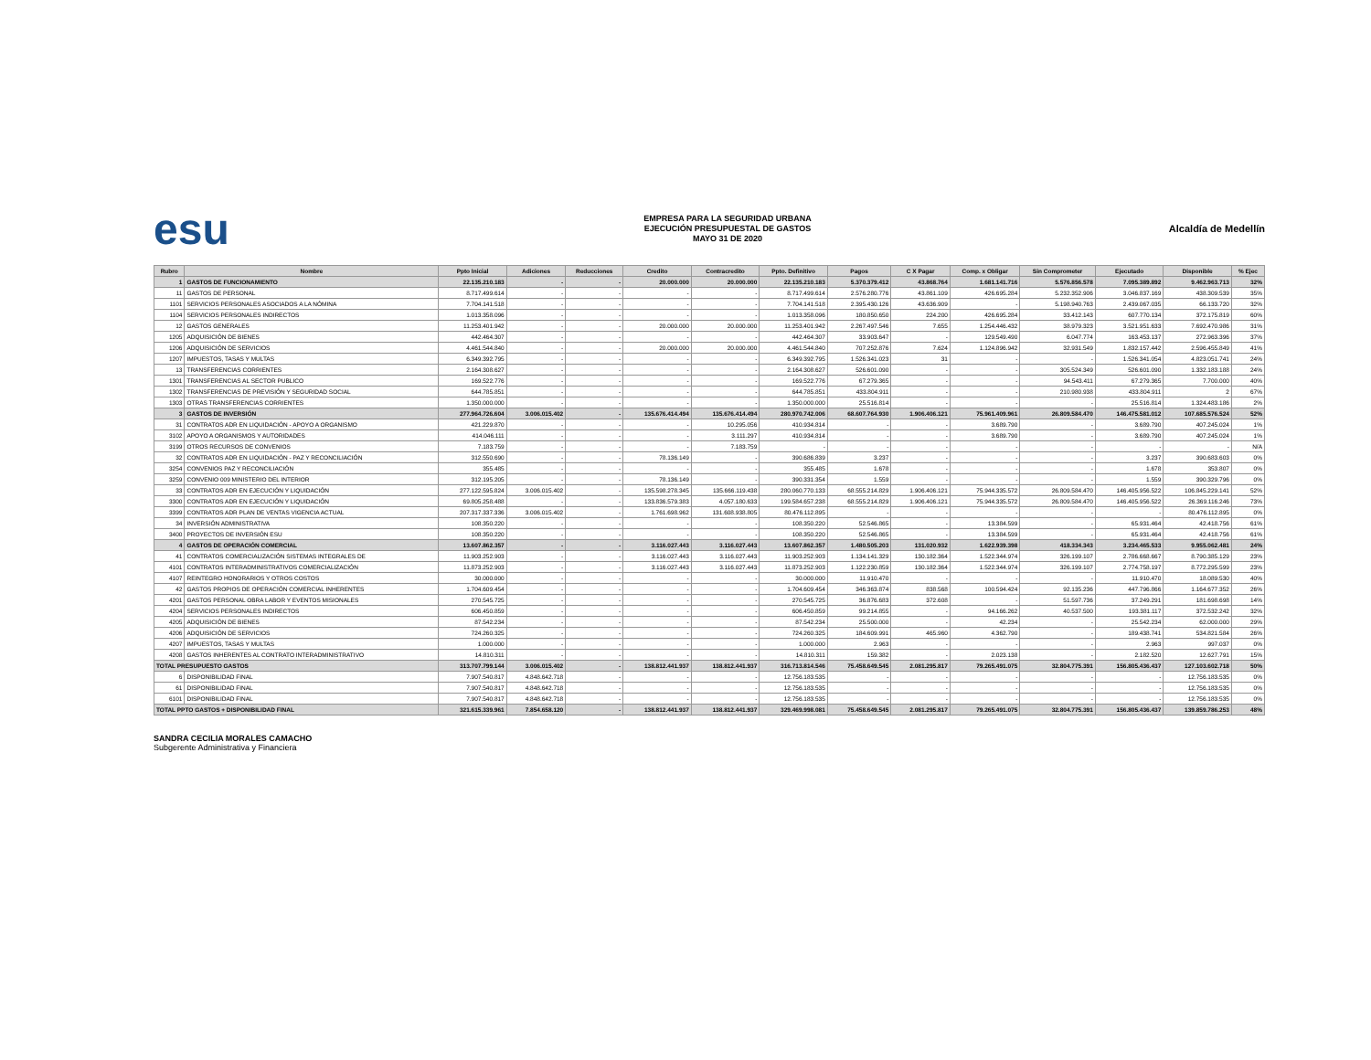esu
EMPRESA PARA LA SEGURIDAD URBANA
EJECUCIÓN PRESUPUESTAL DE GASTOS
MAYO 31 DE 2020
Alcaldía de Medellín
| Rubro | Nombre | Ppto Inicial | Adiciones | Reducciones | Credito | Contracredito | Ppto. Definitivo | Pagos | C X Pagar | Comp. x Obligar | Sin Comprometer | Ejecutado | Disponible | % Ejec |
| --- | --- | --- | --- | --- | --- | --- | --- | --- | --- | --- | --- | --- | --- | --- |
| 1 | GASTOS DE FUNCIONAMIENTO | 22.135.210.183 | - | - | 20.000.000 | 20.000.000 | 22.135.210.183 | 5.370.379.412 | 43.868.764 | 1.681.141.716 | 5.576.856.578 | 7.095.389.892 | 9.462.963.713 | 32% |
| 11 | GASTOS DE PERSONAL | 8.717.499.614 | - | - | - | - | 8.717.499.614 | 2.576.280.776 | 43.861.109 | 426.695.284 | 5.232.352.906 | 3.046.837.169 | 438.309.539 | 35% |
| 1101 | SERVICIOS PERSONALES ASOCIADOS A LA NÓMINA | 7.704.141.518 | - | - | - | - | 7.704.141.518 | 2.395.430.126 | 43.636.909 | - | 5.198.940.763 | 2.439.067.035 | 66.133.720 | 32% |
| 1104 | SERVICIOS PERSONALES INDIRECTOS | 1.013.358.096 | - | - | - | - | 1.013.358.096 | 180.850.650 | 224.200 | 426.695.284 | 33.412.143 | 607.770.134 | 372.175.819 | 60% |
| 12 | GASTOS GENERALES | 11.253.401.942 | - | - | 20.000.000 | 20.000.000 | 11.253.401.942 | 2.267.497.546 | 7.655 | 1.254.446.432 | 38.979.323 | 3.521.951.633 | 7.692.470.986 | 31% |
| 1205 | ADQUISICIÓN DE BIENES | 442.464.307 | - | - | - | - | 442.464.307 | 33.903.647 | - | 129.549.490 | 6.047.774 | 163.453.137 | 272.963.396 | 37% |
| 1206 | ADQUISICIÓN DE SERVICIOS | 4.461.544.840 | - | - | 20.000.000 | 20.000.000 | 4.461.544.840 | 707.252.876 | 7.624 | 1.124.896.942 | 32.931.549 | 1.832.157.442 | 2.596.455.849 | 41% |
| 1207 | IMPUESTOS, TASAS Y MULTAS | 6.349.392.795 | - | - | - | - | 6.349.392.795 | 1.526.341.023 | 31 | - | - | 1.526.341.054 | 4.823.051.741 | 24% |
| 13 | TRANSFERENCIAS CORRIENTES | 2.164.308.627 | - | - | - | - | 2.164.308.627 | 526.601.090 | - | - | 305.524.349 | 526.601.090 | 1.332.183.188 | 24% |
| 1301 | TRANSFERENCIAS AL SECTOR PUBLICO | 169.522.776 | - | - | - | - | 169.522.776 | 67.279.365 | - | - | 94.543.411 | 67.279.365 | 7.700.000 | 40% |
| 1302 | TRANSFERENCIAS DE PREVISIÓN Y SEGURIDAD SOCIAL | 644.785.851 | - | - | - | - | 644.785.851 | 433.804.911 | - | - | 210.980.938 | 433.804.911 | 2 | 67% |
| 1303 | OTRAS TRANSFERENCIAS CORRIENTES | 1.350.000.000 | - | - | - | - | 1.350.000.000 | 25.516.814 | - | - | - | 25.516.814 | 1.324.483.186 | 2% |
| 3 | GASTOS DE INVERSIÓN | 277.964.726.604 | 3.006.015.402 | - | 135.676.414.494 | 135.676.414.494 | 280.970.742.006 | 68.607.764.930 | 1.906.406.121 | 75.961.409.961 | 26.809.584.470 | 146.475.581.012 | 107.685.576.524 | 52% |
| 31 | CONTRATOS ADR EN LIQUIDACIÓN - APOYO A ORGANISMO | 421.229.870 | - | - | - | 10.295.056 | 410.934.814 | - | - | 3.689.790 | - | 3.689.790 | 407.245.024 | 1% |
| 3102 | APOYO A ORGANISMOS Y AUTORIDADES | 414.046.111 | - | - | - | 3.111.297 | 410.934.814 | - | - | 3.689.790 | - | 3.689.790 | 407.245.024 | 1% |
| 3199 | OTROS RECURSOS DE CONVENIOS | 7.183.759 | - | - | - | 7.183.759 | - | - | - | - | - | - | - | N/A |
| 32 | CONTRATOS ADR EN LIQUIDACIÓN - PAZ Y RECONCILIACIÓN | 312.550.690 | - | - | 78.136.149 | - | 390.686.839 | 3.237 | - | - | - | 3.237 | 390.683.603 | 0% |
| 3254 | CONVENIOS PAZ Y RECONCILIACIÓN | 355.485 | - | - | - | - | 355.485 | 1.678 | - | - | - | 1.678 | 353.807 | 0% |
| 3259 | CONVENIO 009 MINISTERIO DEL INTERIOR | 312.195.205 | - | - | 78.136.149 | - | 390.331.354 | 1.559 | - | - | - | 1.559 | 390.329.796 | 0% |
| 33 | CONTRATOS ADR EN EJECUCIÓN Y LIQUIDACIÓN | 277.122.595.824 | 3.006.015.402 | - | 135.598.278.345 | 135.666.119.438 | 280.060.770.133 | 68.555.214.829 | 1.906.406.121 | 75.944.335.572 | 26.809.584.470 | 146.405.956.522 | 106.845.229.141 | 52% |
| 3300 | CONTRATOS ADR EN EJECUCIÓN Y LIQUIDACIÓN | 69.805.258.488 | - | - | 133.836.579.383 | 4.057.180.633 | 199.584.657.238 | 68.555.214.829 | 1.906.406.121 | 75.944.335.572 | 26.809.584.470 | 146.405.956.522 | 26.369.116.246 | 73% |
| 3399 | CONTRATOS ADR PLAN DE VENTAS VIGENCIA ACTUAL | 207.317.337.336 | 3.006.015.402 | - | 1.761.698.962 | 131.608.938.805 | 80.476.112.895 | - | - | - | - | - | 80.476.112.895 | 0% |
| 34 | INVERSIÓN ADMINISTRATIVA | 108.350.220 | - | - | - | - | 108.350.220 | 52.546.865 | - | 13.384.599 | - | 65.931.464 | 42.418.756 | 61% |
| 3400 | PROYECTOS DE INVERSIÓN ESU | 108.350.220 | - | - | - | - | 108.350.220 | 52.546.865 | - | 13.384.599 | - | 65.931.464 | 42.418.756 | 61% |
| 4 | GASTOS DE OPERACIÓN COMERCIAL | 13.607.862.357 | - | - | 3.116.027.443 | 3.116.027.443 | 13.607.862.357 | 1.480.505.203 | 131.020.932 | 1.622.939.398 | 418.334.343 | 3.234.465.533 | 9.955.062.481 | 24% |
| 41 | CONTRATOS COMERCIALIZACIÓN SISTEMAS INTEGRALES DE | 11.903.252.903 | - | - | 3.116.027.443 | 3.116.027.443 | 11.903.252.903 | 1.134.141.329 | 130.182.364 | 1.522.344.974 | 326.199.107 | 2.786.668.667 | 8.790.385.129 | 23% |
| 4101 | CONTRATOS INTERADMINISTRATIVOS COMERCIALIZACIÓN | 11.873.252.903 | - | - | 3.116.027.443 | 3.116.027.443 | 11.873.252.903 | 1.122.230.859 | 130.182.364 | 1.522.344.974 | 326.199.107 | 2.774.758.197 | 8.772.295.599 | 23% |
| 4107 | REINTEGRO HONORARIOS Y OTROS COSTOS | 30.000.000 | - | - | - | - | 30.000.000 | 11.910.470 | - | - | - | 11.910.470 | 18.089.530 | 40% |
| 42 | GASTOS PROPIOS DE OPERACIÓN COMERCIAL INHERENTES | 1.704.609.454 | - | - | - | - | 1.704.609.454 | 346.363.874 | 838.568 | 100.594.424 | 92.135.236 | 447.796.866 | 1.164.677.352 | 26% |
| 4201 | GASTOS PERSONAL OBRA LABOR Y EVENTOS MISIONALES | 270.545.725 | - | - | - | - | 270.545.725 | 36.876.683 | 372.608 | - | 51.597.736 | 37.249.291 | 181.698.698 | 14% |
| 4204 | SERVICIOS PERSONALES INDIRECTOS | 606.450.859 | - | - | - | - | 606.450.859 | 99.214.855 | - | 94.166.262 | 40.537.500 | 193.381.117 | 372.532.242 | 32% |
| 4205 | ADQUISICIÓN DE BIENES | 87.542.234 | - | - | - | - | 87.542.234 | 25.500.000 | - | 42.234 | - | 25.542.234 | 62.000.000 | 29% |
| 4206 | ADQUISICIÓN DE SERVICIOS | 724.260.325 | - | - | - | - | 724.260.325 | 184.609.991 | 465.960 | 4.362.790 | - | 189.438.741 | 534.821.584 | 26% |
| 4207 | IMPUESTOS, TASAS Y MULTAS | 1.000.000 | - | - | - | - | 1.000.000 | 2.963 | - | - | - | 2.963 | 997.037 | 0% |
| 4208 | GASTOS INHERENTES AL CONTRATO INTERADMINISTRATIVO | 14.810.311 | - | - | - | - | 14.810.311 | 159.382 | - | 2.023.138 | - | 2.182.520 | 12.627.791 | 15% |
| TOTAL PRESUPUESTO GASTOS | | 313.707.799.144 | 3.006.015.402 | - | 138.812.441.937 | 138.812.441.937 | 316.713.814.546 | 75.458.649.545 | 2.081.295.817 | 79.265.491.075 | 32.804.775.391 | 156.805.436.437 | 127.103.602.718 | 50% |
| 6 | DISPONIBILIDAD FINAL | 7.907.540.817 | 4.848.642.718 | - | - | - | 12.756.183.535 | - | - | - | - | - | 12.756.183.535 | 0% |
| 61 | DISPONIBILIDAD FINAL | 7.907.540.817 | 4.848.642.718 | - | - | - | 12.756.183.535 | - | - | - | - | - | 12.756.183.535 | 0% |
| 6101 | DISPONIBILIDAD FINAL | 7.907.540.817 | 4.848.642.718 | - | - | - | 12.756.183.535 | - | - | - | - | - | 12.756.183.535 | 0% |
| TOTAL PPTO GASTOS + DISPONIBILIDAD FINAL | | 321.615.339.961 | 7.854.658.120 | - | 138.812.441.937 | 138.812.441.937 | 329.469.998.081 | 75.458.649.545 | 2.081.295.817 | 79.265.491.075 | 32.804.775.391 | 156.805.436.437 | 139.859.786.253 | 48% |
SANDRA CECILIA MORALES CAMACHO
Subgerente Administrativa y Financiera